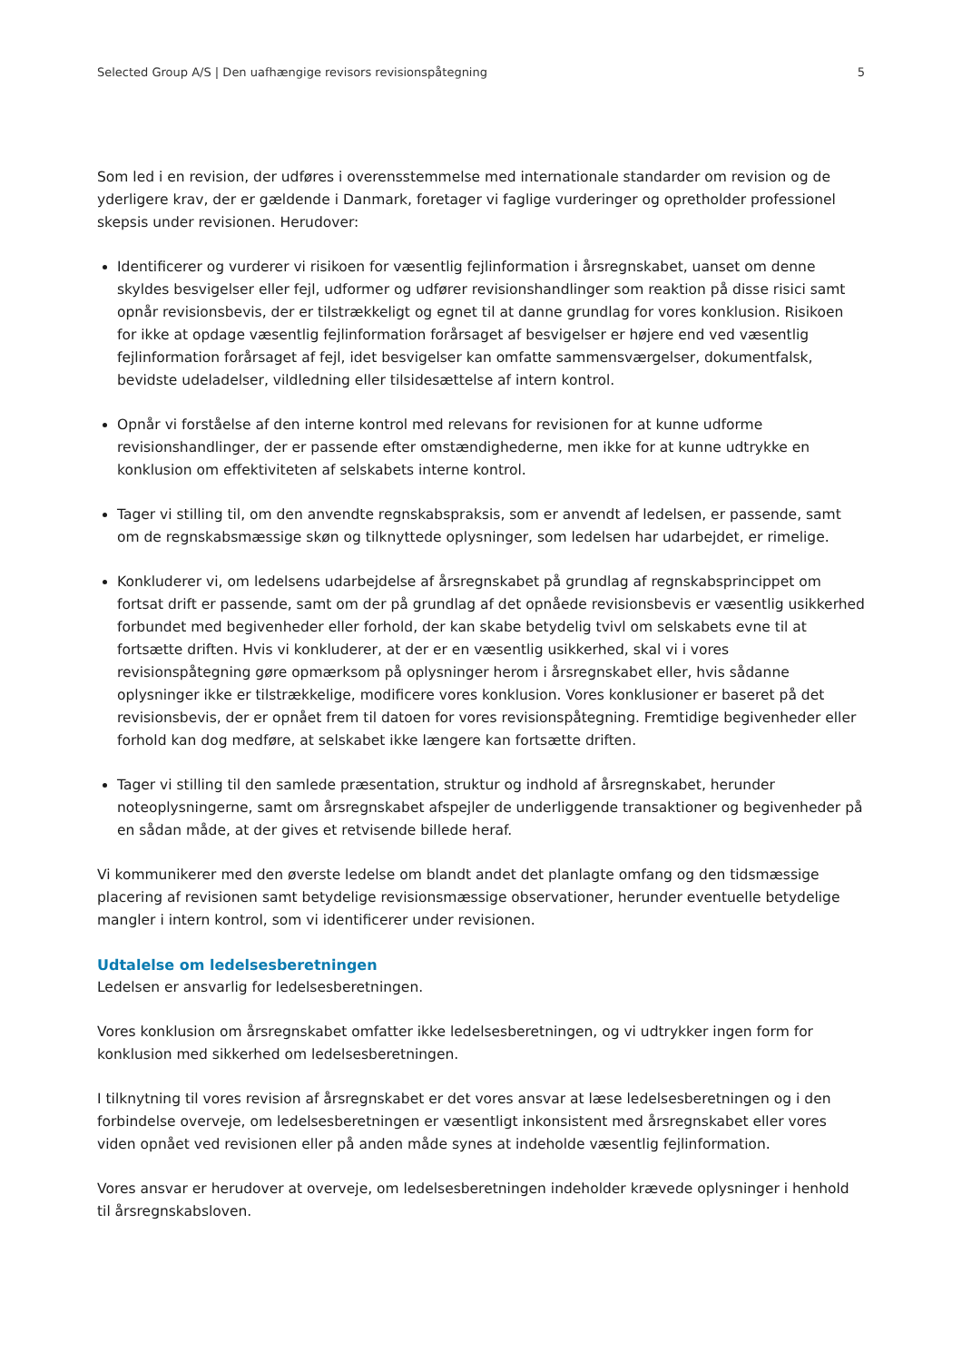Selected Group A/S | Den uafhængige revisors revisionspåtegning 5
Som led i en revision, der udføres i overensstemmelse med internationale standarder om revision og de yderligere krav, der er gældende i Danmark, foretager vi faglige vurderinger og opretholder professionel skepsis under revisionen. Herudover:
Identificerer og vurderer vi risikoen for væsentlig fejlinformation i årsregnskabet, uanset om denne skyldes besvigelser eller fejl, udformer og udfører revisionshandlinger som reaktion på disse risici samt opnår revisionsbevis, der er tilstrækkeligt og egnet til at danne grundlag for vores konklusion. Risikoen for ikke at opdage væsentlig fejlinformation forårsaget af besvigelser er højere end ved væsentlig fejlinformation forårsaget af fejl, idet besvigelser kan omfatte sammensværgelser, dokumentfalsk, bevidste udeladelser, vildledning eller tilsidesættelse af intern kontrol.
Opnår vi forståelse af den interne kontrol med relevans for revisionen for at kunne udforme revisionshandlinger, der er passende efter omstændighederne, men ikke for at kunne udtrykke en konklusion om effektiviteten af selskabets interne kontrol.
Tager vi stilling til, om den anvendte regnskabspraksis, som er anvendt af ledelsen, er passende, samt om de regnskabsmæssige skøn og tilknyttede oplysninger, som ledelsen har udarbejdet, er rimelige.
Konkluderer vi, om ledelsens udarbejdelse af årsregnskabet på grundlag af regnskabsprincippet om fortsat drift er passende, samt om der på grundlag af det opnåede revisionsbevis er væsentlig usikkerhed forbundet med begivenheder eller forhold, der kan skabe betydelig tvivl om selskabets evne til at fortsætte driften. Hvis vi konkluderer, at der er en væsentlig usikkerhed, skal vi i vores revisionspåtegning gøre opmærksom på oplysninger herom i årsregnskabet eller, hvis sådanne oplysninger ikke er tilstrækkelige, modificere vores konklusion. Vores konklusioner er baseret på det revisionsbevis, der er opnået frem til datoen for vores revisionspåtegning. Fremtidige begivenheder eller forhold kan dog medføre, at selskabet ikke længere kan fortsætte driften.
Tager vi stilling til den samlede præsentation, struktur og indhold af årsregnskabet, herunder noteoplysningerne, samt om årsregnskabet afspejler de underliggende transaktioner og begivenheder på en sådan måde, at der gives et retvisende billede heraf.
Vi kommunikerer med den øverste ledelse om blandt andet det planlagte omfang og den tidsmæssige placering af revisionen samt betydelige revisionsmæssige observationer, herunder eventuelle betydelige mangler i intern kontrol, som vi identificerer under revisionen.
Udtalelse om ledelsesberetningen
Ledelsen er ansvarlig for ledelsesberetningen.
Vores konklusion om årsregnskabet omfatter ikke ledelsesberetningen, og vi udtrykker ingen form for konklusion med sikkerhed om ledelsesberetningen.
I tilknytning til vores revision af årsregnskabet er det vores ansvar at læse ledelsesberetningen og i den forbindelse overveje, om ledelsesberetningen er væsentligt inkonsistent med årsregnskabet eller vores viden opnået ved revisionen eller på anden måde synes at indeholde væsentlig fejlinformation.
Vores ansvar er herudover at overveje, om ledelsesberetningen indeholder krævede oplysninger i henhold til årsregnskabsloven.